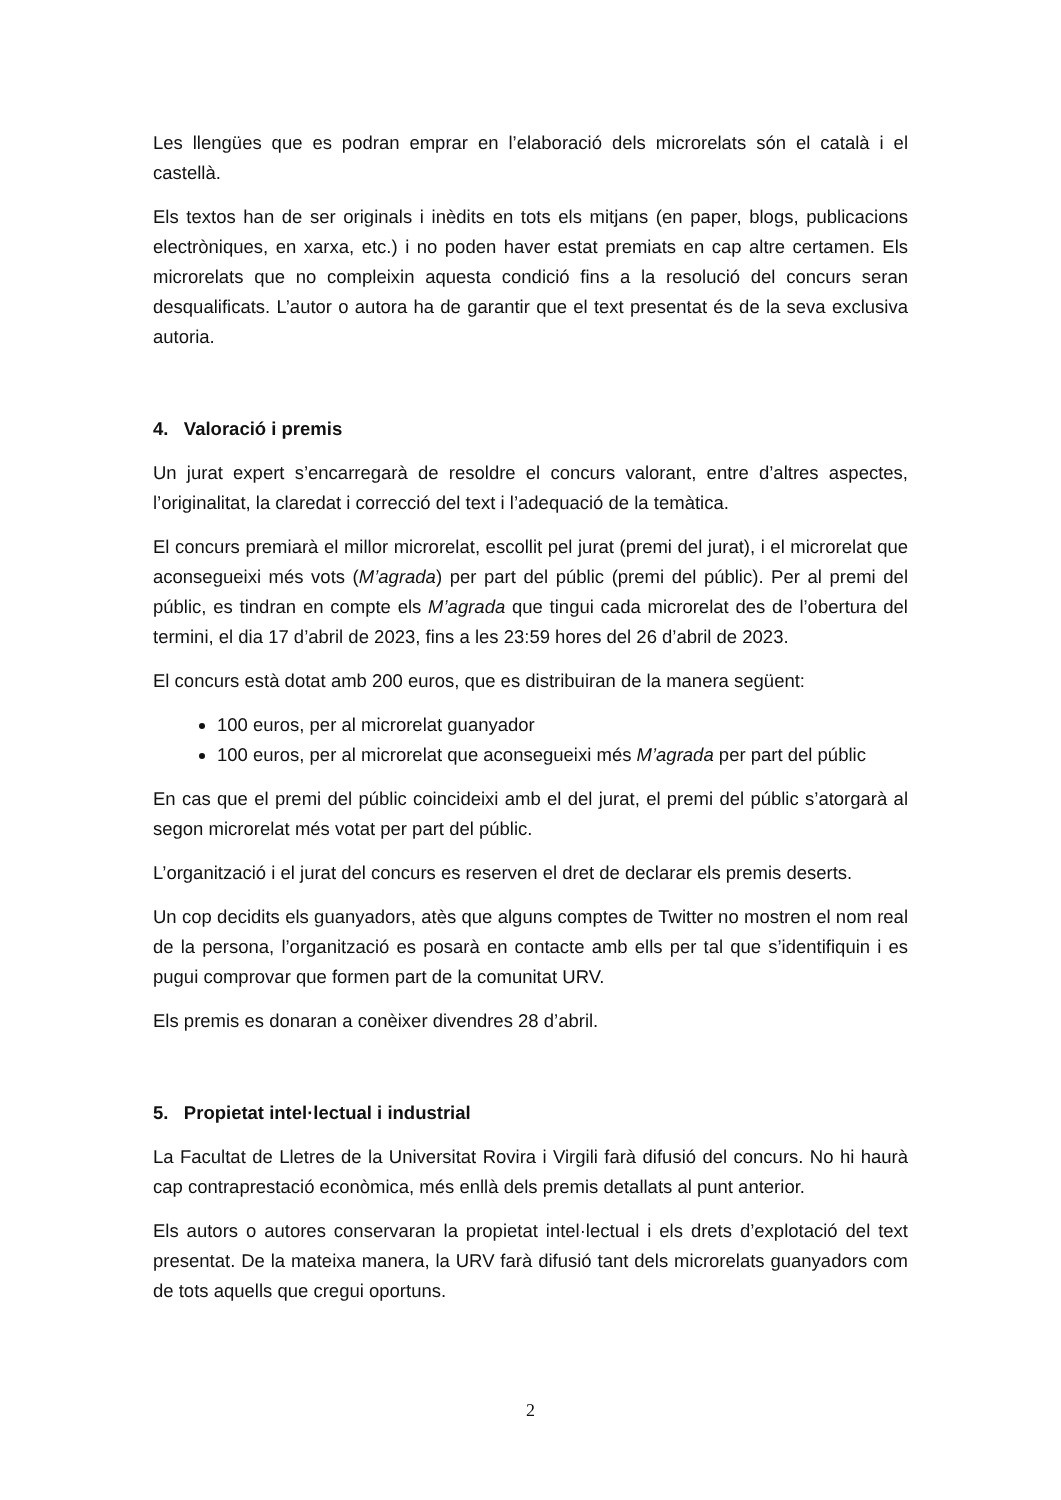Les llengües que es podran emprar en l’elaboració dels microrelats són el català i el castellà.
Els textos han de ser originals i inèdits en tots els mitjans (en paper, blogs, publicacions electròniques, en xarxa, etc.) i no poden haver estat premiats en cap altre certamen. Els microrelats que no compleixin aquesta condició fins a la resolució del concurs seran desqualificats. L’autor o autora ha de garantir que el text presentat és de la seva exclusiva autoria.
4. Valoració i premis
Un jurat expert s’encarregarà de resoldre el concurs valorant, entre d’altres aspectes, l’originalitat, la claredat i correcció del text i l’adequació de la temàtica.
El concurs premiarà el millor microrelat, escollit pel jurat (premi del jurat), i el microrelat que aconsegueixi més vots (M’agrada) per part del públic (premi del públic). Per al premi del públic, es tindran en compte els M’agrada que tingui cada microrelat des de l’obertura del termini, el dia 17 d’abril de 2023, fins a les 23:59 hores del 26 d’abril de 2023.
El concurs està dotat amb 200 euros, que es distribuiran de la manera següent:
100 euros, per al microrelat guanyador
100 euros, per al microrelat que aconsegueixi més M’agrada per part del públic
En cas que el premi del públic coincideixi amb el del jurat, el premi del públic s’atorgarà al segon microrelat més votat per part del públic.
L’organització i el jurat del concurs es reserven el dret de declarar els premis deserts.
Un cop decidits els guanyadors, atès que alguns comptes de Twitter no mostren el nom real de la persona, l’organització es posarà en contacte amb ells per tal que s’identifiquin i es pugui comprovar que formen part de la comunitat URV.
Els premis es donaran a conèixer divendres 28 d’abril.
5. Propietat intel·lectual i industrial
La Facultat de Lletres de la Universitat Rovira i Virgili farà difusió del concurs. No hi haurà cap contraprestació econòmica, més enllà dels premis detallats al punt anterior.
Els autors o autores conservaran la propietat intel·lectual i els drets d’explotació del text presentat. De la mateixa manera, la URV farà difusió tant dels microrelats guanyadors com de tots aquells que cregui oportuns.
2